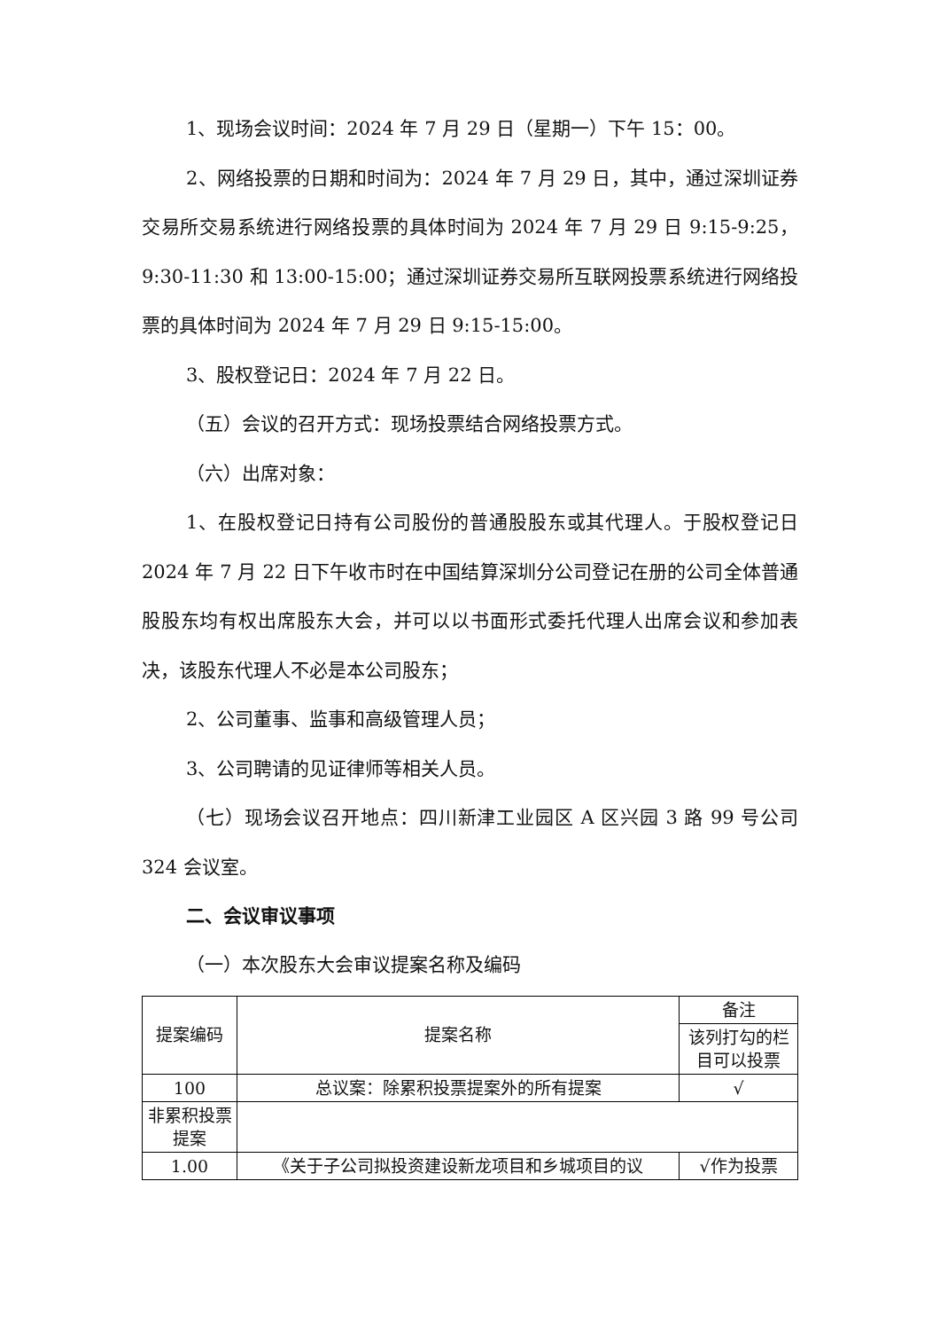1、现场会议时间：2024 年 7 月 29 日（星期一）下午 15：00。
2、网络投票的日期和时间为：2024 年 7 月 29 日，其中，通过深圳证券交易所交易系统进行网络投票的具体时间为 2024 年 7 月 29 日 9:15-9:25，9:30-11:30 和 13:00-15:00；通过深圳证券交易所互联网投票系统进行网络投票的具体时间为 2024 年 7 月 29 日 9:15-15:00。
3、股权登记日：2024 年 7 月 22 日。
（五）会议的召开方式：现场投票结合网络投票方式。
（六）出席对象：
1、在股权登记日持有公司股份的普通股股东或其代理人。于股权登记日 2024 年 7 月 22 日下午收市时在中国结算深圳分公司登记在册的公司全体普通股股东均有权出席股东大会，并可以以书面形式委托代理人出席会议和参加表决，该股东代理人不必是本公司股东；
2、公司董事、监事和高级管理人员；
3、公司聘请的见证律师等相关人员。
（七）现场会议召开地点：四川新津工业园区 A 区兴园 3 路 99 号公司 324 会议室。
二、会议审议事项
（一）本次股东大会审议提案名称及编码
| 提案编码 | 提案名称 | 备注 |
| | | 该列打勾的栏目可以投票 |
| 100 | 总议案：除累积投票提案外的所有提案 | √ |
| 非累积投票提案 | | |
| 1.00 | 《关于子公司拟投资建设新龙项目和乡城项目的议 | √作为投票 |